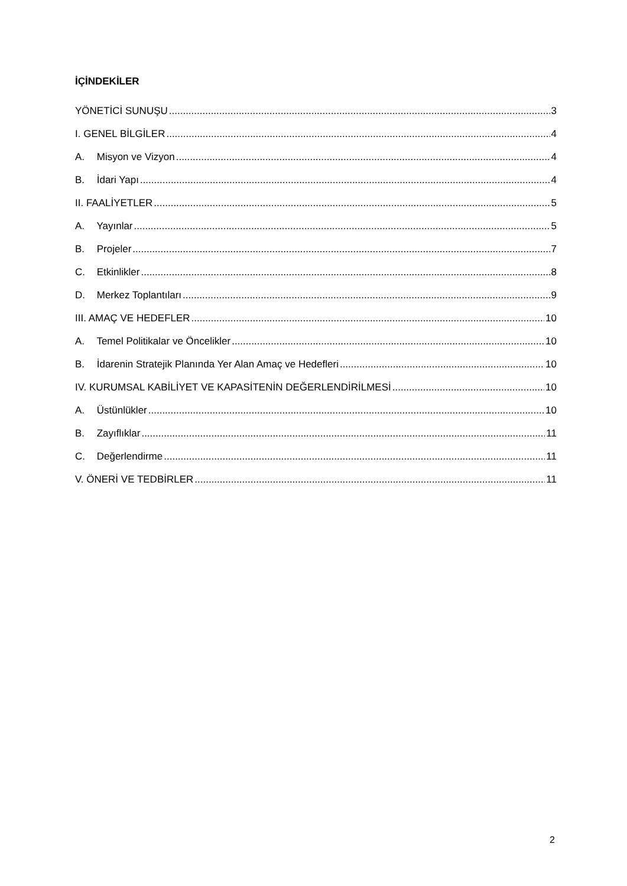İÇİNDEKİLER
YÖNETİCİ SUNUŞU 3
I. GENEL BİLGİLER 4
A. Misyon ve Vizyon 4
B. İdari Yapı 4
II. FAALİYETLER 5
A. Yayınlar 5
B. Projeler 7
C. Etkinlikler 8
D. Merkez Toplantıları 9
III. AMAÇ VE HEDEFLER 10
A. Temel Politikalar ve Öncelikler 10
B. İdarenin Stratejik Planında Yer Alan Amaç ve Hedefleri 10
IV. KURUMSAL KABİLİYET VE KAPASİTENİN DEĞERLENDİRİLMESİ 10
A. Üstünlükler 10
B. Zayıflıklar 11
C. Değerlendirme 11
V. ÖNERİ VE TEDBİRLER 11
2